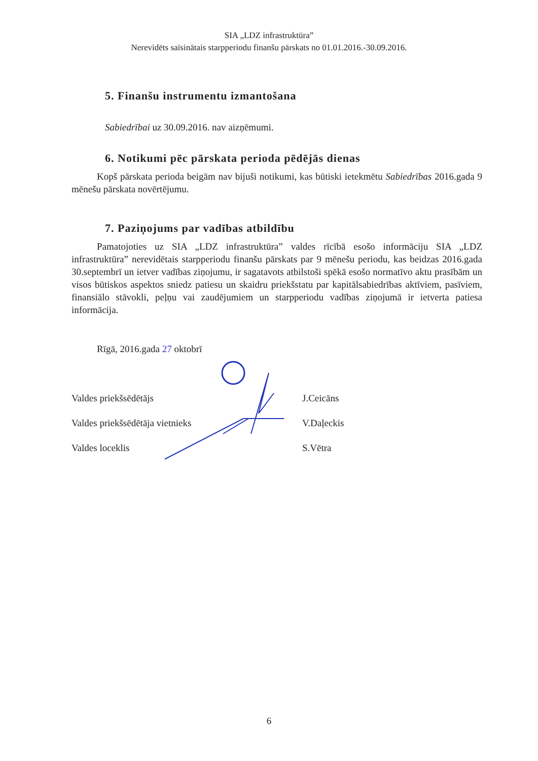SIA „LDZ infrastruktūra”
Nerevidēts saīsinātais starpperiodu finanšu pārskats no 01.01.2016.-30.09.2016.
5. Finanšu instrumentu izmantošana
Sabiedrībai uz 30.09.2016. nav aizņēmumi.
6. Notikumi pēc pārskata perioda pēdējās dienas
Kopš pārskata perioda beigām nav bijuši notikumi, kas būtiski ietekmētu Sabiedrības 2016.gada 9 mēnešu pārskata novērtējumu.
7. Paziņojums par vadības atbildību
Pamatojoties uz SIA „LDZ infrastruktūra” valdes rīcībā esošo informāciju SIA „LDZ infrastruktūra” nerevidētais starpperiodu finanšu pārskats par 9 mēnešu periodu, kas beidzas 2016.gada 30.septembrī un ietver vadības ziņojumu, ir sagatavots atbilstoši spēkā esošo normatīvo aktu prasībām un visos būtiskos aspektos sniedz patiesu un skaidru priekšstatu par kapitālsabiedrības aktīviem, pasīviem, finansiālo stāvokli, peļņu vai zaudējumiem un starpperiodu vadības ziņojumā ir ietverta patiesa informācija.
Rīgā, 2016.gada 27 oktobrī
Valdes priekšsēdētājs
Valdes priekšsēdētāja vietnieks
Valdes loceklis
J.Ceicāns
V.Daļeckis
S.Vētra
6